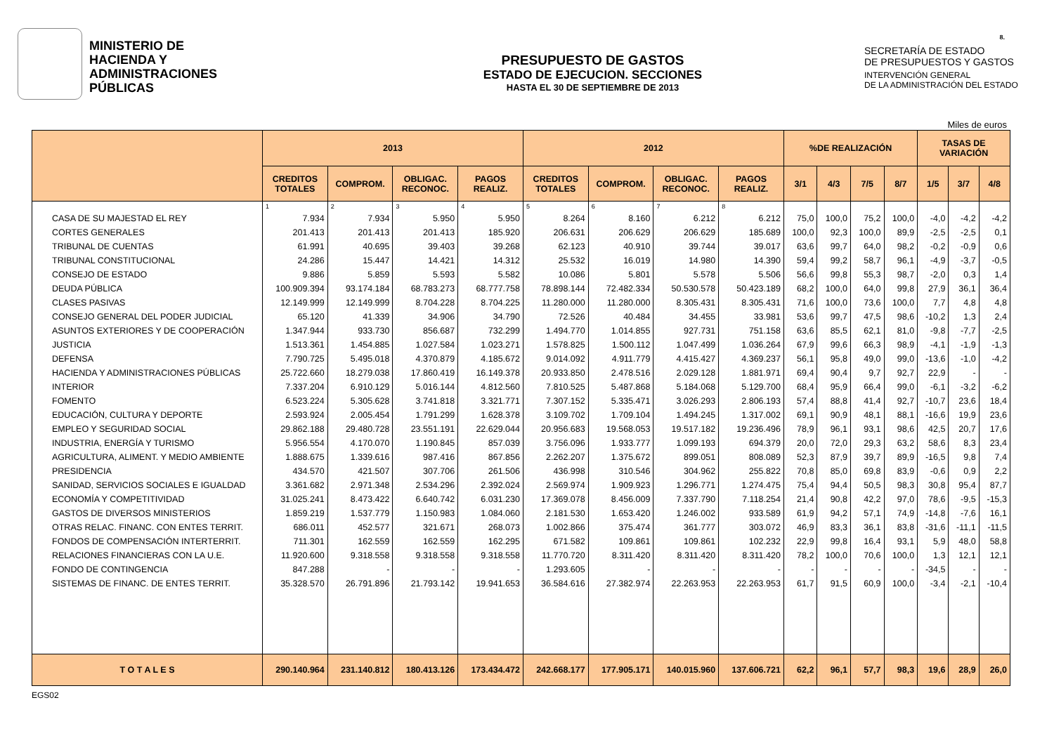MINISTERIO DE
HACIENDA Y
ADMINISTRACIONES
PÚBLICAS
PRESUPUESTO DE GASTOS
ESTADO DE EJECUCION. SECCIONES
HASTA EL 30 DE SEPTIEMBRE DE 2013
SECRETARÍA DE ESTADO
DE PRESUPUESTOS Y GASTOS
INTERVENCIÓN GENERAL
DE LA ADMINISTRACIÓN DEL ESTADO
8.
Miles de euros
| | 2013 | | | | 2012 | | | | %DE REALIZACIÓN | | | | TASAS DE VARIACIÓN | | |
| --- | --- | --- | --- | --- | --- | --- | --- | --- | --- | --- | --- | --- | --- | --- | --- |
| | CREDITOS TOTALES | COMPROM. | OBLIGAC. RECONOC. | PAGOS REALIZ. | CREDITOS TOTALES | COMPROM. | OBLIGAC. RECONOC. | PAGOS REALIZ. | 3/1 | 4/3 | 7/5 | 8/7 | 1/5 | 3/7 | 4/8 |
| | 1 | 2 | 3 | 4 | 5 | 6 | 7 | 8 | | | | | | | |
| CASA DE SU MAJESTAD EL REY | 7.934 | 7.934 | 5.950 | 5.950 | 8.264 | 8.160 | 6.212 | 6.212 | 75,0 | 100,0 | 75,2 | 100,0 | -4,0 | -4,2 | -4,2 |
| CORTES GENERALES | 201.413 | 201.413 | 201.413 | 185.920 | 206.631 | 206.629 | 206.629 | 185.689 | 100,0 | 92,3 | 100,0 | 89,9 | -2,5 | -2,5 | 0,1 |
| TRIBUNAL DE CUENTAS | 61.991 | 40.695 | 39.403 | 39.268 | 62.123 | 40.910 | 39.744 | 39.017 | 63,6 | 99,7 | 64,0 | 98,2 | -0,2 | -0,9 | 0,6 |
| TRIBUNAL CONSTITUCIONAL | 24.286 | 15.447 | 14.421 | 14.312 | 25.532 | 16.019 | 14.980 | 14.390 | 59,4 | 99,2 | 58,7 | 96,1 | -4,9 | -3,7 | -0,5 |
| CONSEJO DE ESTADO | 9.886 | 5.859 | 5.593 | 5.582 | 10.086 | 5.801 | 5.578 | 5.506 | 56,6 | 99,8 | 55,3 | 98,7 | -2,0 | 0,3 | 1,4 |
| DEUDA PÚBLICA | 100.909.394 | 93.174.184 | 68.783.273 | 68.777.758 | 78.898.144 | 72.482.334 | 50.530.578 | 50.423.189 | 68,2 | 100,0 | 64,0 | 99,8 | 27,9 | 36,1 | 36,4 |
| CLASES PASIVAS | 12.149.999 | 12.149.999 | 8.704.228 | 8.704.225 | 11.280.000 | 11.280.000 | 8.305.431 | 8.305.431 | 71,6 | 100,0 | 73,6 | 100,0 | 7,7 | 4,8 | 4,8 |
| CONSEJO GENERAL DEL PODER JUDICIAL | 65.120 | 41.339 | 34.906 | 34.790 | 72.526 | 40.484 | 34.455 | 33.981 | 53,6 | 99,7 | 47,5 | 98,6 | -10,2 | 1,3 | 2,4 |
| ASUNTOS EXTERIORES Y DE COOPERACIÓN | 1.347.944 | 933.730 | 856.687 | 732.299 | 1.494.770 | 1.014.855 | 927.731 | 751.158 | 63,6 | 85,5 | 62,1 | 81,0 | -9,8 | -7,7 | -2,5 |
| JUSTICIA | 1.513.361 | 1.454.885 | 1.027.584 | 1.023.271 | 1.578.825 | 1.500.112 | 1.047.499 | 1.036.264 | 67,9 | 99,6 | 66,3 | 98,9 | -4,1 | -1,9 | -1,3 |
| DEFENSA | 7.790.725 | 5.495.018 | 4.370.879 | 4.185.672 | 9.014.092 | 4.911.779 | 4.415.427 | 4.369.237 | 56,1 | 95,8 | 49,0 | 99,0 | -13,6 | -1,0 | -4,2 |
| HACIENDA Y ADMINISTRACIONES PÚBLICAS | 25.722.660 | 18.279.038 | 17.860.419 | 16.149.378 | 20.933.850 | 2.478.516 | 2.029.128 | 1.881.971 | 69,4 | 90,4 | 9,7 | 92,7 | 22,9 | - | - |
| INTERIOR | 7.337.204 | 6.910.129 | 5.016.144 | 4.812.560 | 7.810.525 | 5.487.868 | 5.184.068 | 5.129.700 | 68,4 | 95,9 | 66,4 | 99,0 | -6,1 | -3,2 | -6,2 |
| FOMENTO | 6.523.224 | 5.305.628 | 3.741.818 | 3.321.771 | 7.307.152 | 5.335.471 | 3.026.293 | 2.806.193 | 57,4 | 88,8 | 41,4 | 92,7 | -10,7 | 23,6 | 18,4 |
| EDUCACIÓN, CULTURA Y DEPORTE | 2.593.924 | 2.005.454 | 1.791.299 | 1.628.378 | 3.109.702 | 1.709.104 | 1.494.245 | 1.317.002 | 69,1 | 90,9 | 48,1 | 88,1 | -16,6 | 19,9 | 23,6 |
| EMPLEO Y SEGURIDAD SOCIAL | 29.862.188 | 29.480.728 | 23.551.191 | 22.629.044 | 20.956.683 | 19.568.053 | 19.517.182 | 19.236.496 | 78,9 | 96,1 | 93,1 | 98,6 | 42,5 | 20,7 | 17,6 |
| INDUSTRIA, ENERGÍA Y TURISMO | 5.956.554 | 4.170.070 | 1.190.845 | 857.039 | 3.756.096 | 1.933.777 | 1.099.193 | 694.379 | 20,0 | 72,0 | 29,3 | 63,2 | 58,6 | 8,3 | 23,4 |
| AGRICULTURA, ALIMENT. Y MEDIO AMBIENTE | 1.888.675 | 1.339.616 | 987.416 | 867.856 | 2.262.207 | 1.375.672 | 899.051 | 808.089 | 52,3 | 87,9 | 39,7 | 89,9 | -16,5 | 9,8 | 7,4 |
| PRESIDENCIA | 434.570 | 421.507 | 307.706 | 261.506 | 436.998 | 310.546 | 304.962 | 255.822 | 70,8 | 85,0 | 69,8 | 83,9 | -0,6 | 0,9 | 2,2 |
| SANIDAD, SERVICIOS SOCIALES E IGUALDAD | 3.361.682 | 2.971.348 | 2.534.296 | 2.392.024 | 2.569.974 | 1.909.923 | 1.296.771 | 1.274.475 | 75,4 | 94,4 | 50,5 | 98,3 | 30,8 | 95,4 | 87,7 |
| ECONOMÍA Y COMPETITIVIDAD | 31.025.241 | 8.473.422 | 6.640.742 | 6.031.230 | 17.369.078 | 8.456.009 | 7.337.790 | 7.118.254 | 21,4 | 90,8 | 42,2 | 97,0 | 78,6 | -9,5 | -15,3 |
| GASTOS DE DIVERSOS MINISTERIOS | 1.859.219 | 1.537.779 | 1.150.983 | 1.084.060 | 2.181.530 | 1.653.420 | 1.246.002 | 933.589 | 61,9 | 94,2 | 57,1 | 74,9 | -14,8 | -7,6 | 16,1 |
| OTRAS RELAC. FINANC. CON ENTES TERRIT. | 686.011 | 452.577 | 321.671 | 268.073 | 1.002.866 | 375.474 | 361.777 | 303.072 | 46,9 | 83,3 | 36,1 | 83,8 | -31,6 | -11,1 | -11,5 |
| FONDOS DE COMPENSACIÓN INTERTERRIT. | 711.301 | 162.559 | 162.559 | 162.295 | 671.582 | 109.861 | 109.861 | 102.232 | 22,9 | 99,8 | 16,4 | 93,1 | 5,9 | 48,0 | 58,8 |
| RELACIONES FINANCIERAS CON LA U.E. | 11.920.600 | 9.318.558 | 9.318.558 | 9.318.558 | 11.770.720 | 8.311.420 | 8.311.420 | 8.311.420 | 78,2 | 100,0 | 70,6 | 100,0 | 1,3 | 12,1 | 12,1 |
| FONDO DE CONTINGENCIA | 847.288 | - | - | - | 1.293.605 | - | - | - | - | - | - | - | -34,5 | - | - |
| SISTEMAS DE FINANC. DE ENTES TERRIT. | 35.328.570 | 26.791.896 | 21.793.142 | 19.941.653 | 36.584.616 | 27.382.974 | 22.263.953 | 22.263.953 | 61,7 | 91,5 | 60,9 | 100,0 | -3,4 | -2,1 | -10,4 |
| T O T A L E S | 290.140.964 | 231.140.812 | 180.413.126 | 173.434.472 | 242.668.177 | 177.905.171 | 140.015.960 | 137.606.721 | 62,2 | 96,1 | 57,7 | 98,3 | 19,6 | 28,9 | 26,0 |
EGS02